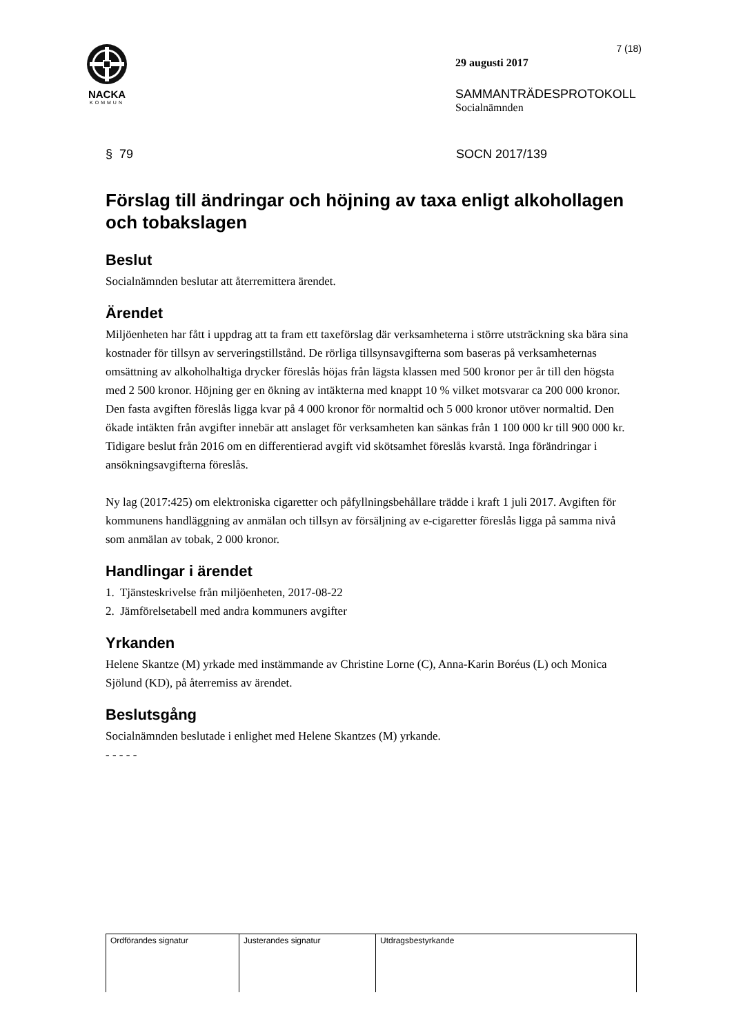NACKA
KOMMUN
7 (18)
29 augusti 2017
SAMMANTRÄDESPROTOKOLL
Socialnämnden
§ 79 SOCN 2017/139
Förslag till ändringar och höjning av taxa enligt alkohollagen och tobakslagen
Beslut
Socialnämnden beslutar att återremittera ärendet.
Ärendet
Miljöenheten har fått i uppdrag att ta fram ett taxeförslag där verksamheterna i större utsträckning ska bära sina kostnader för tillsyn av serveringstillstånd. De rörliga tillsynsavgifterna som baseras på verksamheternas omsättning av alkoholhaltiga drycker föreslås höjas från lägsta klassen med 500 kronor per år till den högsta med 2 500 kronor. Höjning ger en ökning av intäkterna med knappt 10 % vilket motsvarar ca 200 000 kronor. Den fasta avgiften föreslås ligga kvar på 4 000 kronor för normaltid och 5 000 kronor utöver normaltid. Den ökade intäkten från avgifter innebär att anslaget för verksamheten kan sänkas från 1 100 000 kr till 900 000 kr.
Tidigare beslut från 2016 om en differentierad avgift vid skötsamhet föreslås kvarstå. Inga förändringar i ansökningsavgifterna föreslås.
Ny lag (2017:425) om elektroniska cigaretter och påfyllningsbehållare trädde i kraft 1 juli 2017. Avgiften för kommunens handläggning av anmälan och tillsyn av försäljning av e-cigaretter föreslås ligga på samma nivå som anmälan av tobak, 2 000 kronor.
Handlingar i ärendet
1. Tjänsteskrivelse från miljöenheten, 2017-08-22
2. Jämförelsetabell med andra kommuners avgifter
Yrkanden
Helene Skantze (M) yrkade med instämmande av Christine Lorne (C), Anna-Karin Boréus (L) och Monica Sjölund (KD), på återremiss av ärendet.
Beslutsgång
Socialnämnden beslutade i enlighet med Helene Skantzes (M) yrkande.
- - - - -
| Ordförandes signatur | Justerandes signatur | Utdragsbestyrkande |